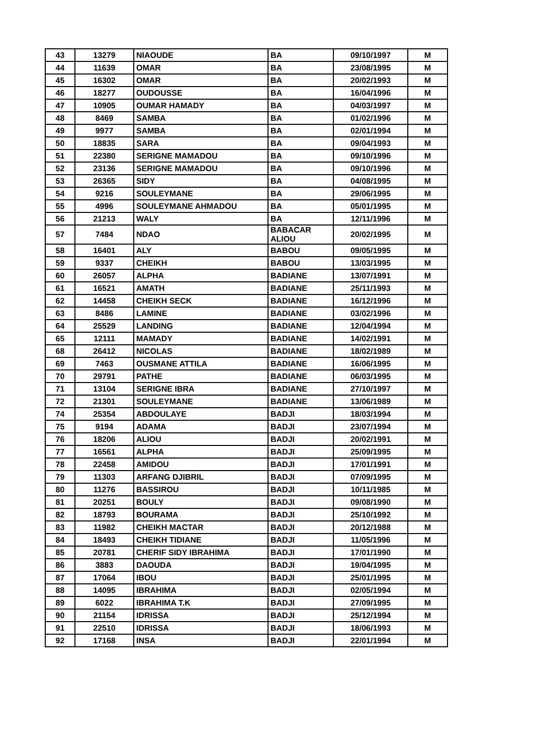| 43 | 13279 | NIAOUDE | BA | 09/10/1997 | M |
| 44 | 11639 | OMAR | BA | 23/08/1995 | M |
| 45 | 16302 | OMAR | BA | 20/02/1993 | M |
| 46 | 18277 | OUDOUSSE | BA | 16/04/1996 | M |
| 47 | 10905 | OUMAR HAMADY | BA | 04/03/1997 | M |
| 48 | 8469 | SAMBA | BA | 01/02/1996 | M |
| 49 | 9977 | SAMBA | BA | 02/01/1994 | M |
| 50 | 18835 | SARA | BA | 09/04/1993 | M |
| 51 | 22380 | SERIGNE MAMADOU | BA | 09/10/1996 | M |
| 52 | 23136 | SERIGNE MAMADOU | BA | 09/10/1996 | M |
| 53 | 26365 | SIDY | BA | 04/08/1995 | M |
| 54 | 9216 | SOULEYMANE | BA | 29/06/1995 | M |
| 55 | 4996 | SOULEYMANE AHMADOU | BA | 05/01/1995 | M |
| 56 | 21213 | WALY | BA | 12/11/1996 | M |
| 57 | 7484 | NDAO | BABACAR ALIOU | 20/02/1995 | M |
| 58 | 16401 | ALY | BABOU | 09/05/1995 | M |
| 59 | 9337 | CHEIKH | BABOU | 13/03/1995 | M |
| 60 | 26057 | ALPHA | BADIANE | 13/07/1991 | M |
| 61 | 16521 | AMATH | BADIANE | 25/11/1993 | M |
| 62 | 14458 | CHEIKH SECK | BADIANE | 16/12/1996 | M |
| 63 | 8486 | LAMINE | BADIANE | 03/02/1996 | M |
| 64 | 25529 | LANDING | BADIANE | 12/04/1994 | M |
| 65 | 12111 | MAMADY | BADIANE | 14/02/1991 | M |
| 68 | 26412 | NICOLAS | BADIANE | 18/02/1989 | M |
| 69 | 7463 | OUSMANE ATTILA | BADIANE | 16/06/1995 | M |
| 70 | 29791 | PATHE | BADIANE | 06/03/1995 | M |
| 71 | 13104 | SERIGNE IBRA | BADIANE | 27/10/1997 | M |
| 72 | 21301 | SOULEYMANE | BADIANE | 13/06/1989 | M |
| 74 | 25354 | ABDOULAYE | BADJI | 18/03/1994 | M |
| 75 | 9194 | ADAMA | BADJI | 23/07/1994 | M |
| 76 | 18206 | ALIOU | BADJI | 20/02/1991 | M |
| 77 | 16561 | ALPHA | BADJI | 25/09/1995 | M |
| 78 | 22458 | AMIDOU | BADJI | 17/01/1991 | M |
| 79 | 11303 | ARFANG DJIBRIL | BADJI | 07/09/1995 | M |
| 80 | 11276 | BASSIROU | BADJI | 10/11/1985 | M |
| 81 | 20251 | BOULY | BADJI | 09/08/1990 | M |
| 82 | 18793 | BOURAMA | BADJI | 25/10/1992 | M |
| 83 | 11982 | CHEIKH MACTAR | BADJI | 20/12/1988 | M |
| 84 | 18493 | CHEIKH TIDIANE | BADJI | 11/05/1996 | M |
| 85 | 20781 | CHERIF SIDY IBRAHIMA | BADJI | 17/01/1990 | M |
| 86 | 3883 | DAOUDA | BADJI | 19/04/1995 | M |
| 87 | 17064 | IBOU | BADJI | 25/01/1995 | M |
| 88 | 14095 | IBRAHIMA | BADJI | 02/05/1994 | M |
| 89 | 6022 | IBRAHIMA T.K | BADJI | 27/09/1995 | M |
| 90 | 21154 | IDRISSA | BADJI | 25/12/1994 | M |
| 91 | 22510 | IDRISSA | BADJI | 18/06/1993 | M |
| 92 | 17168 | INSA | BADJI | 22/01/1994 | M |